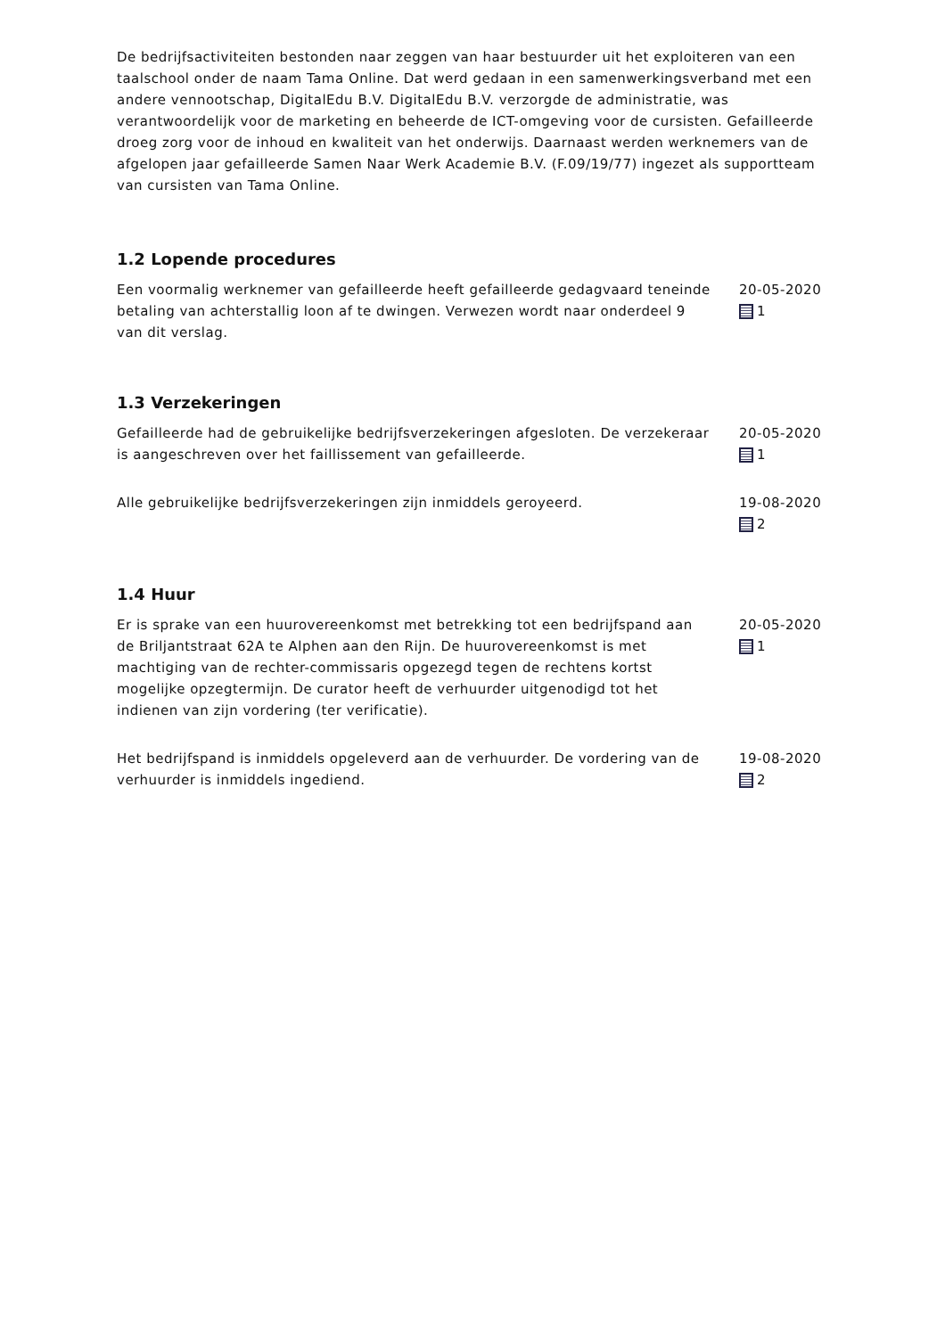De bedrijfsactiviteiten bestonden naar zeggen van haar bestuurder uit het exploiteren van een taalschool onder de naam Tama Online. Dat werd gedaan in een samenwerkingsverband met een andere vennootschap, DigitalEdu B.V. DigitalEdu B.V. verzorgde de administratie, was verantwoordelijk voor de marketing en beheerde de ICT-omgeving voor de cursisten. Gefailleerde droeg zorg voor de inhoud en kwaliteit van het onderwijs. Daarnaast werden werknemers van de afgelopen jaar gefailleerde Samen Naar Werk Academie B.V. (F.09/19/77) ingezet als supportteam van cursisten van Tama Online.
1.2 Lopende procedures
Een voormalig werknemer van gefailleerde heeft gefailleerde gedagvaard teneinde betaling van achterstallig loon af te dwingen. Verwezen wordt naar onderdeel 9 van dit verslag.
20-05-2020
1
1.3 Verzekeringen
Gefailleerde had de gebruikelijke bedrijfsverzekeringen afgesloten. De verzekeraar is aangeschreven over het faillissement van gefailleerde.
20-05-2020
1
Alle gebruikelijke bedrijfsverzekeringen zijn inmiddels geroyeerd. 19-08-2020
2
1.4 Huur
Er is sprake van een huurovereenkomst met betrekking tot een bedrijfspand aan de Briljantstraat 62A te Alphen aan den Rijn. De huurovereenkomst is met machtiging van de rechter-commissaris opgezegd tegen de rechtens kortst mogelijke opzegtermijn. De curator heeft de verhuurder uitgenodigd tot het indienen van zijn vordering (ter verificatie).
20-05-2020
1
Het bedrijfspand is inmiddels opgeleverd aan de verhuurder. De vordering van de verhuurder is inmiddels ingediend.
19-08-2020
2